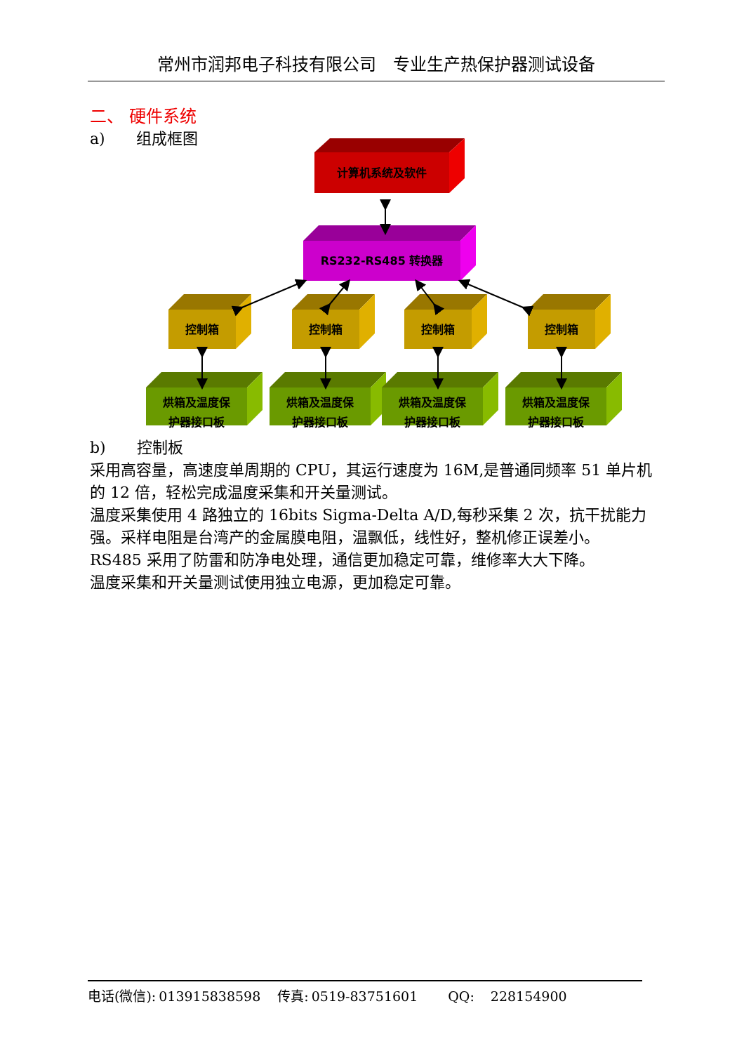常州市润邦电子科技有限公司　专业生产热保护器测试设备
二、 硬件系统
a)　　组成框图
计算机系统及软件
RS232-RS485 转换器
控制箱
烘箱及温度保
护器接口板
b)　　控制板
采用高容量，高速度单周期的 CPU，其运行速度为 16M,是普通同频率 51 单片机的 12 倍，轻松完成温度采集和开关量测试。
温度采集使用 4 路独立的 16bits Sigma-Delta A/D,每秒采集 2 次，抗干扰能力强。采样电阻是台湾产的金属膜电阻，温飘低，线性好，整机修正误差小。
RS485 采用了防雷和防净电处理，通信更加稳定可靠，维修率大大下降。
温度采集和开关量测试使用独立电源，更加稳定可靠。
电话(微信): 013915838598 传真: 0519-83751601　 QQ:　228154900